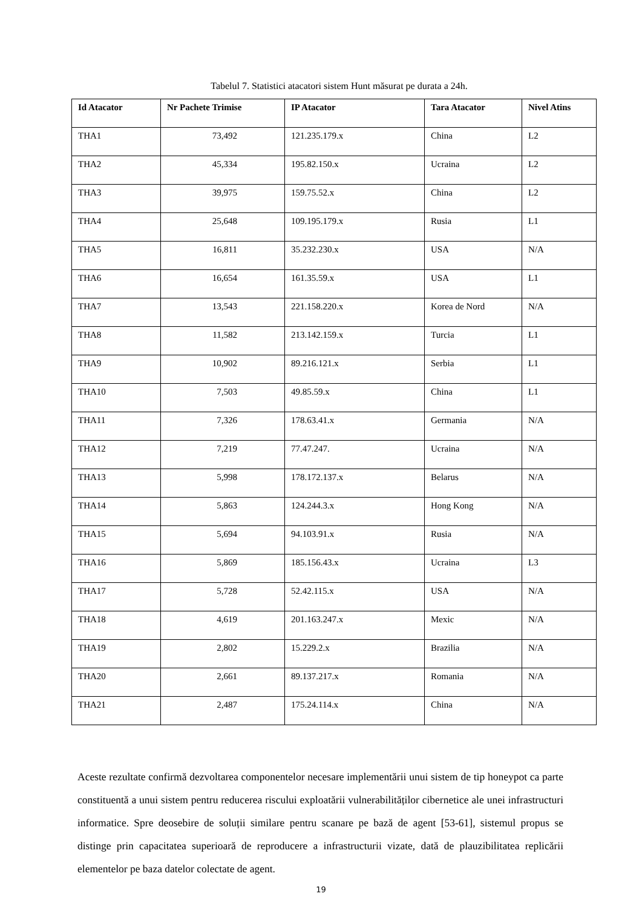Tabelul 7. Statistici atacatori sistem Hunt măsurat pe durata a 24h.
| Id Atacator | Nr Pachete Trimise | IP Atacator | Tara Atacator | Nivel Atins |
| --- | --- | --- | --- | --- |
| THA1 | 73,492 | 121.235.179.x | China | L2 |
| THA2 | 45,334 | 195.82.150.x | Ucraina | L2 |
| THA3 | 39,975 | 159.75.52.x | China | L2 |
| THA4 | 25,648 | 109.195.179.x | Rusia | L1 |
| THA5 | 16,811 | 35.232.230.x | USA | N/A |
| THA6 | 16,654 | 161.35.59.x | USA | L1 |
| THA7 | 13,543 | 221.158.220.x | Korea de Nord | N/A |
| THA8 | 11,582 | 213.142.159.x | Turcia | L1 |
| THA9 | 10,902 | 89.216.121.x | Serbia | L1 |
| THA10 | 7,503 | 49.85.59.x | China | L1 |
| THA11 | 7,326 | 178.63.41.x | Germania | N/A |
| THA12 | 7,219 | 77.47.247. | Ucraina | N/A |
| THA13 | 5,998 | 178.172.137.x | Belarus | N/A |
| THA14 | 5,863 | 124.244.3.x | Hong Kong | N/A |
| THA15 | 5,694 | 94.103.91.x | Rusia | N/A |
| THA16 | 5,869 | 185.156.43.x | Ucraina | L3 |
| THA17 | 5,728 | 52.42.115.x | USA | N/A |
| THA18 | 4,619 | 201.163.247.x | Mexic | N/A |
| THA19 | 2,802 | 15.229.2.x | Brazilia | N/A |
| THA20 | 2,661 | 89.137.217.x | Romania | N/A |
| THA21 | 2,487 | 175.24.114.x | China | N/A |
Aceste rezultate confirmă dezvoltarea componentelor necesare implementării unui sistem de tip honeypot ca parte constituentă a unui sistem pentru reducerea riscului exploatării vulnerabilităților cibernetice ale unei infrastructuri informatice. Spre deosebire de soluții similare pentru scanare pe bază de agent [53-61], sistemul propus se distinge prin capacitatea superioară de reproducere a infrastructurii vizate, dată de plauzibilitatea replicării elementelor pe baza datelor colectate de agent.
19